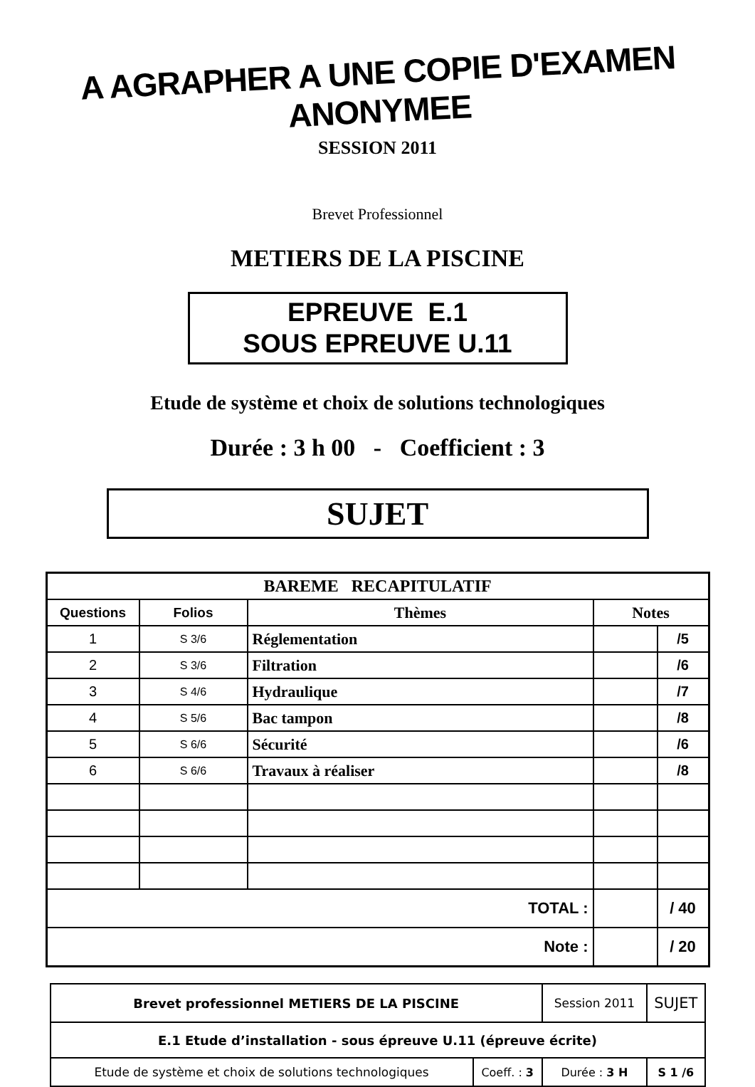A AGRAPHER A UNE COPIE D'EXAMEN ANONYMEE
SESSION 2011
Brevet Professionnel
METIERS DE LA PISCINE
EPREUVE E.1
SOUS EPREUVE U.11
Etude de système et choix de solutions technologiques
Durée : 3 h 00 - Coefficient : 3
SUJET
| BAREME RECAPITULATIF | | | | |
| --- | --- | --- | --- | --- |
| Questions | Folios | Thèmes | Notes | |
| 1 | S 3/6 | Réglementation | | /5 |
| 2 | S 3/6 | Filtration | | /6 |
| 3 | S 4/6 | Hydraulique | | /7 |
| 4 | S 5/6 | Bac tampon | | /8 |
| 5 | S 6/6 | Sécurité | | /6 |
| 6 | S 6/6 | Travaux à réaliser | | /8 |
| TOTAL : | | | | / 40 |
| Note : | | | | / 20 |
| Brevet professionnel METIERS DE LA PISCINE | | Session 2011 | SUJET |
| E.1 Etude d’installation - sous épreuve U.11 (épreuve écrite) | | | |
| Etude de système et choix de solutions technologiques | Coeff. : 3 | Durée : 3 H | S 1 /6 |